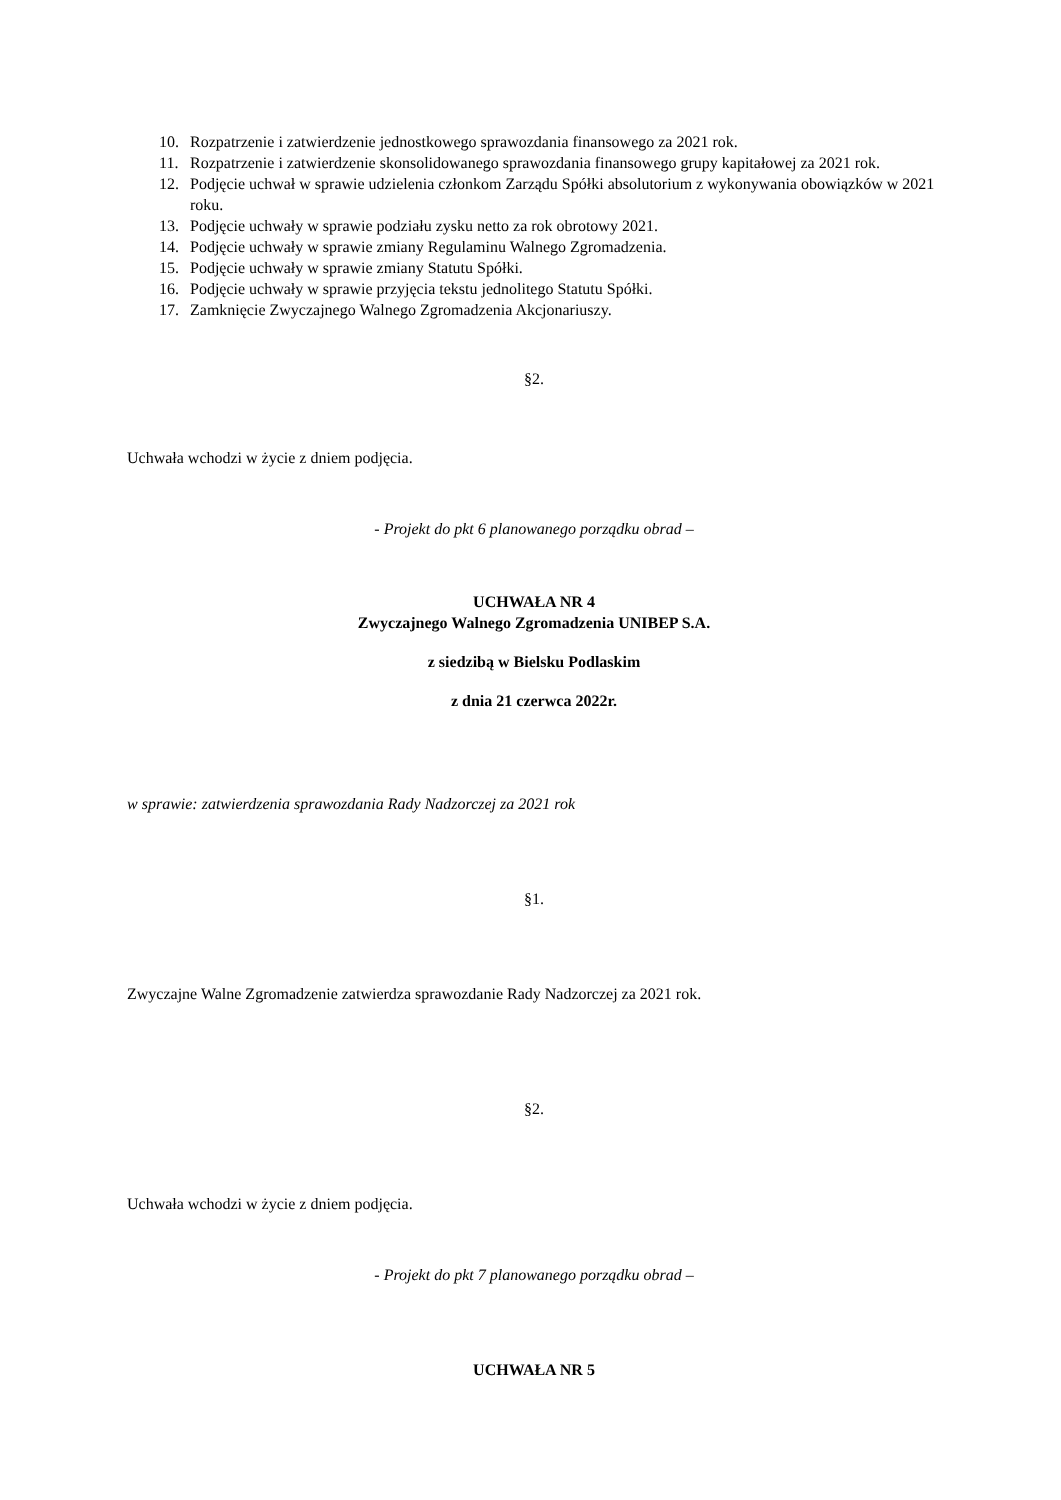10. Rozpatrzenie i zatwierdzenie jednostkowego sprawozdania finansowego za 2021 rok.
11. Rozpatrzenie i zatwierdzenie skonsolidowanego sprawozdania finansowego grupy kapitałowej za 2021 rok.
12. Podjęcie uchwał w sprawie udzielenia członkom Zarządu Spółki absolutorium z wykonywania obowiązków w 2021 roku.
13. Podjęcie uchwały w sprawie podziału zysku netto za rok obrotowy 2021.
14. Podjęcie uchwały w sprawie zmiany Regulaminu Walnego Zgromadzenia.
15. Podjęcie uchwały w sprawie zmiany Statutu Spółki.
16. Podjęcie uchwały w sprawie przyjęcia tekstu jednolitego Statutu Spółki.
17. Zamknięcie Zwyczajnego Walnego Zgromadzenia Akcjonariuszy.
§2.
Uchwała wchodzi w życie z dniem podjęcia.
- Projekt do pkt 6 planowanego porządku obrad –
UCHWAŁA NR 4
Zwyczajnego Walnego Zgromadzenia UNIBEP S.A.
z siedzibą w Bielsku Podlaskim
z dnia 21 czerwca 2022r.
w sprawie: zatwierdzenia sprawozdania Rady Nadzorczej za 2021 rok
§1.
Zwyczajne Walne Zgromadzenie zatwierdza sprawozdanie Rady Nadzorczej za 2021 rok.
§2.
Uchwała wchodzi w życie z dniem podjęcia.
- Projekt do pkt 7 planowanego porządku obrad –
UCHWAŁA NR 5